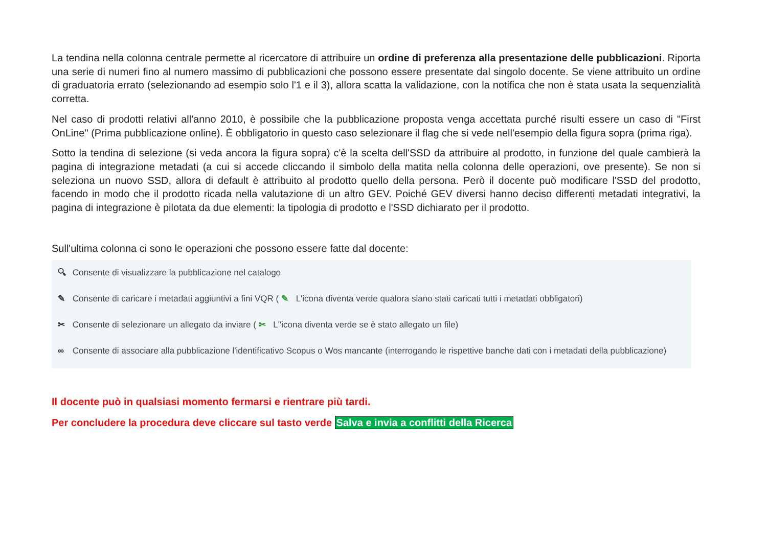La tendina nella colonna centrale permette al ricercatore di attribuire un ordine di preferenza alla presentazione delle pubblicazioni. Riporta una serie di numeri fino al numero massimo di pubblicazioni che possono essere presentate dal singolo docente. Se viene attribuito un ordine di graduatoria errato (selezionando ad esempio solo l'1 e il 3), allora scatta la validazione, con la notifica che non è stata usata la sequenzialità corretta.
Nel caso di prodotti relativi all'anno 2010, è possibile che la pubblicazione proposta venga accettata purché risulti essere un caso di "First OnLine" (Prima pubblicazione online). È obbligatorio in questo caso selezionare il flag che si vede nell'esempio della figura sopra (prima riga).
Sotto la tendina di selezione (si veda ancora la figura sopra) c'è la scelta dell'SSD da attribuire al prodotto, in funzione del quale cambierà la pagina di integrazione metadati (a cui si accede cliccando il simbolo della matita nella colonna delle operazioni, ove presente). Se non si seleziona un nuovo SSD, allora di default è attribuito al prodotto quello della persona. Però il docente può modificare l'SSD del prodotto, facendo in modo che il prodotto ricada nella valutazione di un altro GEV. Poiché GEV diversi hanno deciso differenti metadati integrativi, la pagina di integrazione è pilotata da due elementi: la tipologia di prodotto e l'SSD dichiarato per il prodotto.
Sull'ultima colonna ci sono le operazioni che possono essere fatte dal docente:
🔍︎ Consente di visualizzare la pubblicazione nel catalogo
✎ Consente di caricare i metadati aggiuntivi a fini VQR ( ✎ L'icona diventa verde qualora siano stati caricati tutti i metadati obbligatori)
✂ Consente di selezionare un allegato da inviare ( ✂ L''icona diventa verde se è stato allegato un file)
∞ Consente di associare alla pubblicazione l'identificativo Scopus o Wos mancante (interrogando le rispettive banche dati con i metadati della pubblicazione)
Il docente può in qualsiasi momento fermarsi e rientrare più tardi.
Per concludere la procedura deve cliccare sul tasto verde Salva e invia a conflitti della Ricerca